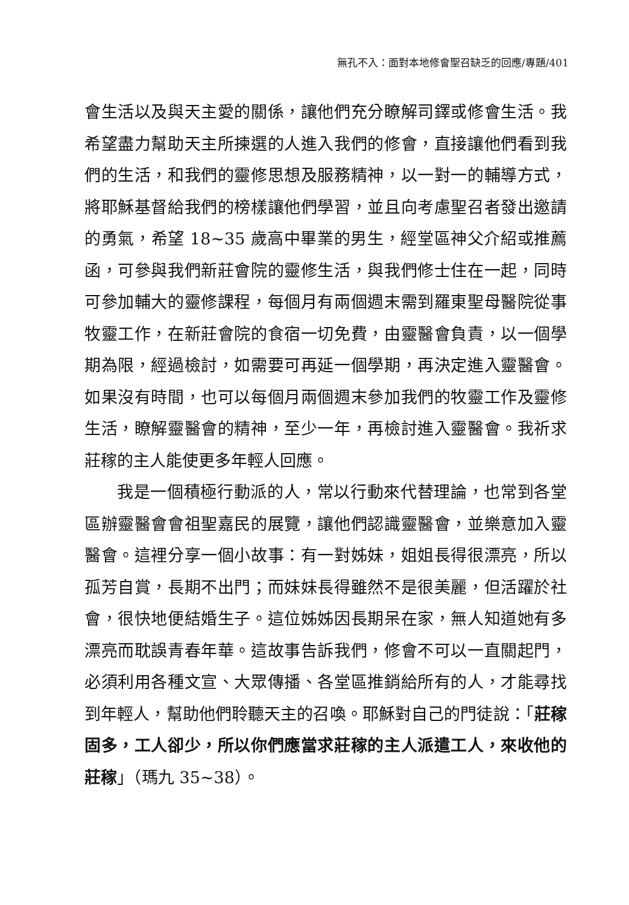無孔不入：面對本地修會聖召缺乏的回應/專題/401
會生活以及與天主愛的關係，讓他們充分瞭解司鐸或修會生活。我希望盡力幫助天主所揀選的人進入我們的修會，直接讓他們看到我們的生活，和我們的靈修思想及服務精神，以一對一的輔導方式，將耶穌基督給我們的榜樣讓他們學習，並且向考慮聖召者發出邀請的勇氣，希望 18~35 歲高中畢業的男生，經堂區神父介紹或推薦函，可參與我們新莊會院的靈修生活，與我們修士住在一起，同時可參加輔大的靈修課程，每個月有兩個週末需到羅東聖母醫院從事牧靈工作，在新莊會院的食宿一切免費，由靈醫會負責，以一個學期為限，經過檢討，如需要可再延一個學期，再決定進入靈醫會。如果沒有時間，也可以每個月兩個週末參加我們的牧靈工作及靈修生活，瞭解靈醫會的精神，至少一年，再檢討進入靈醫會。我祈求莊稼的主人能使更多年輕人回應。
我是一個積極行動派的人，常以行動來代替理論，也常到各堂區辦靈醫會會祖聖嘉民的展覽，讓他們認識靈醫會，並樂意加入靈醫會。這裡分享一個小故事：有一對姊妹，姐姐長得很漂亮，所以孤芳自賞，長期不出門；而妹妹長得雖然不是很美麗，但活躍於社會，很快地便結婚生子。這位姊姊因長期呆在家，無人知道她有多漂亮而耽誤青春年華。這故事告訴我們，修會不可以一直關起門，必須利用各種文宣、大眾傳播、各堂區推銷給所有的人，才能尋找到年輕人，幫助他們聆聽天主的召喚。耶穌對自己的門徒說：「莊稼固多，工人卻少，所以你們應當求莊稼的主人派遣工人，來收他的莊稼」（瑪九 35~38）。